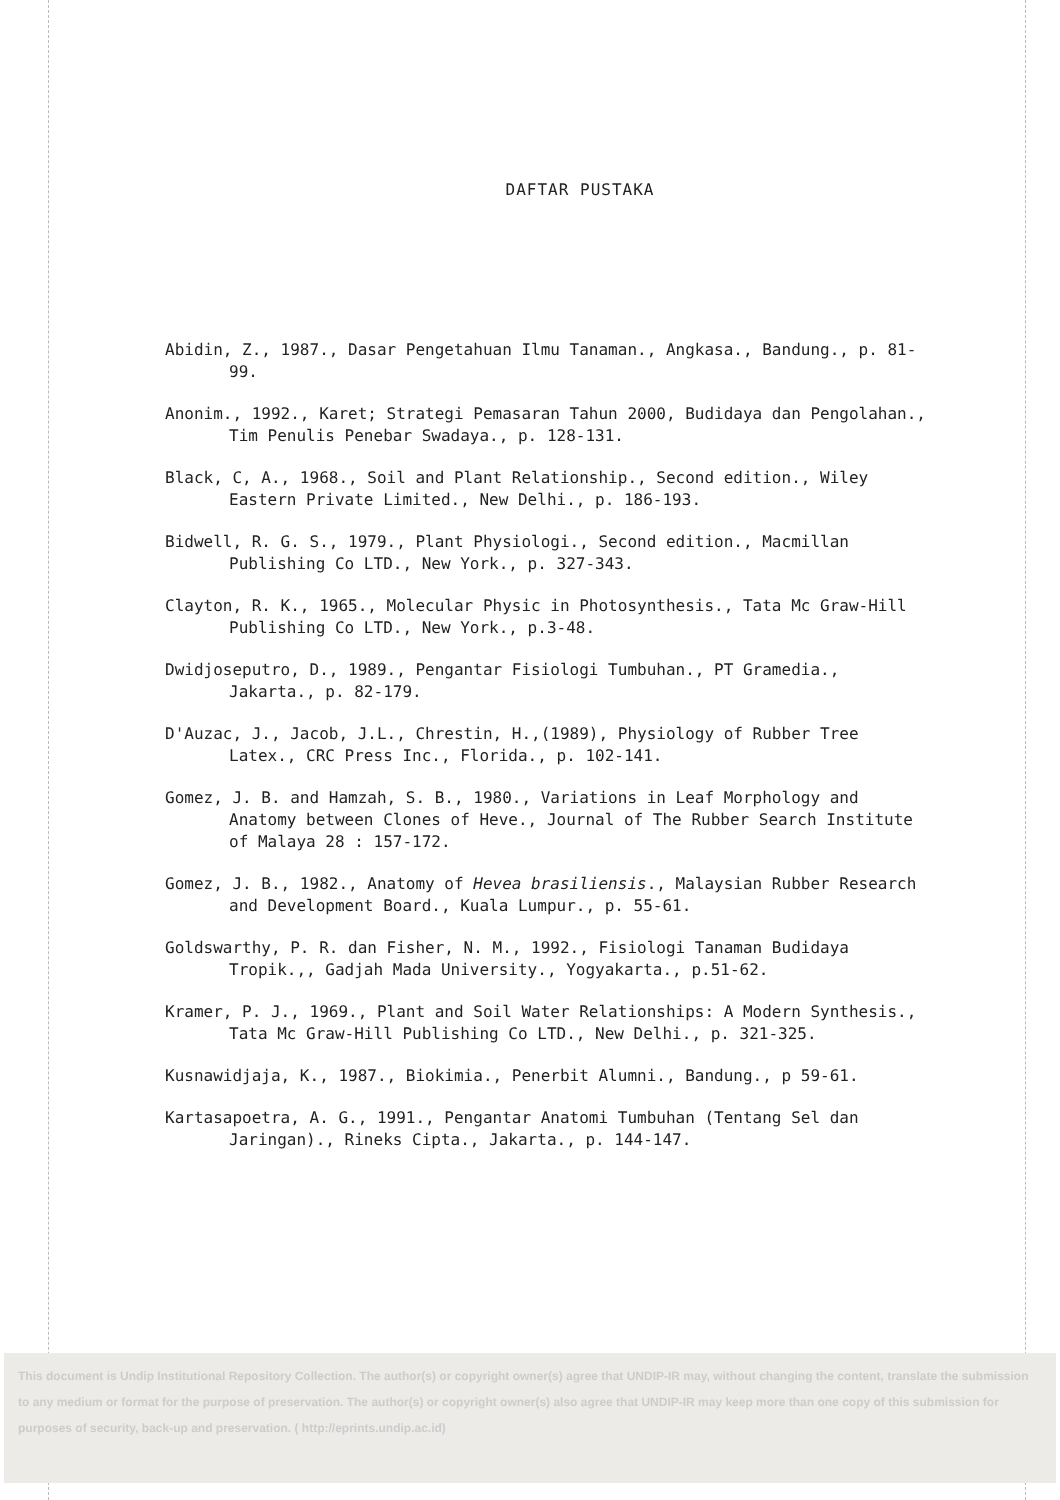DAFTAR PUSTAKA
Abidin, Z., 1987., Dasar Pengetahuan Ilmu Tanaman., Angkasa., Bandung., p. 81-99.
Anonim., 1992., Karet; Strategi Pemasaran Tahun 2000, Budidaya dan Pengolahan., Tim Penulis Penebar Swadaya., p. 128-131.
Black, C, A., 1968., Soil and Plant Relationship., Second edition., Wiley Eastern Private Limited., New Delhi., p. 186-193.
Bidwell, R. G. S., 1979., Plant Physiologi., Second edition., Macmillan Publishing Co LTD., New York., p. 327-343.
Clayton, R. K., 1965., Molecular Physic in Photosynthesis., Tata Mc Graw-Hill Publishing Co LTD., New York., p.3-48.
Dwidjoseputro, D., 1989., Pengantar Fisiologi Tumbuhan., PT Gramedia., Jakarta., p. 82-179.
D'Auzac, J., Jacob, J.L., Chrestin, H.,(1989), Physiology of Rubber Tree Latex., CRC Press Inc., Florida., p. 102-141.
Gomez, J. B. and Hamzah, S. B., 1980., Variations in Leaf Morphology and Anatomy between Clones of Heve., Journal of The Rubber Search Institute of Malaya 28 : 157-172.
Gomez, J. B., 1982., Anatomy of Hevea brasiliensis., Malaysian Rubber Research and Development Board., Kuala Lumpur., p. 55-61.
Goldswarthy, P. R. dan Fisher, N. M., 1992., Fisiologi Tanaman Budidaya Tropik.,, Gadjah Mada University., Yogyakarta., p.51-62.
Kramer, P. J., 1969., Plant and Soil Water Relationships: A Modern Synthesis., Tata Mc Graw-Hill Publishing Co LTD., New Delhi., p. 321-325.
Kusnawidjaja, K., 1987., Biokimia., Penerbit Alumni., Bandung., p 59-61.
Kartasapoetra, A. G., 1991., Pengantar Anatomi Tumbuhan (Tentang Sel dan Jaringan)., Rineks Cipta., Jakarta., p. 144-147.
This document is Undip Institutional Repository Collection. The author(s) or copyright owner(s) agree that UNDIP-IR may, without changing the content, translate the submission to any medium or format for the purpose of preservation. The author(s) or copyright owner(s) also agree that UNDIP-IR may keep more than one copy of this submission for purposes of security, back-up and preservation. ( http://eprints.undip.ac.id)